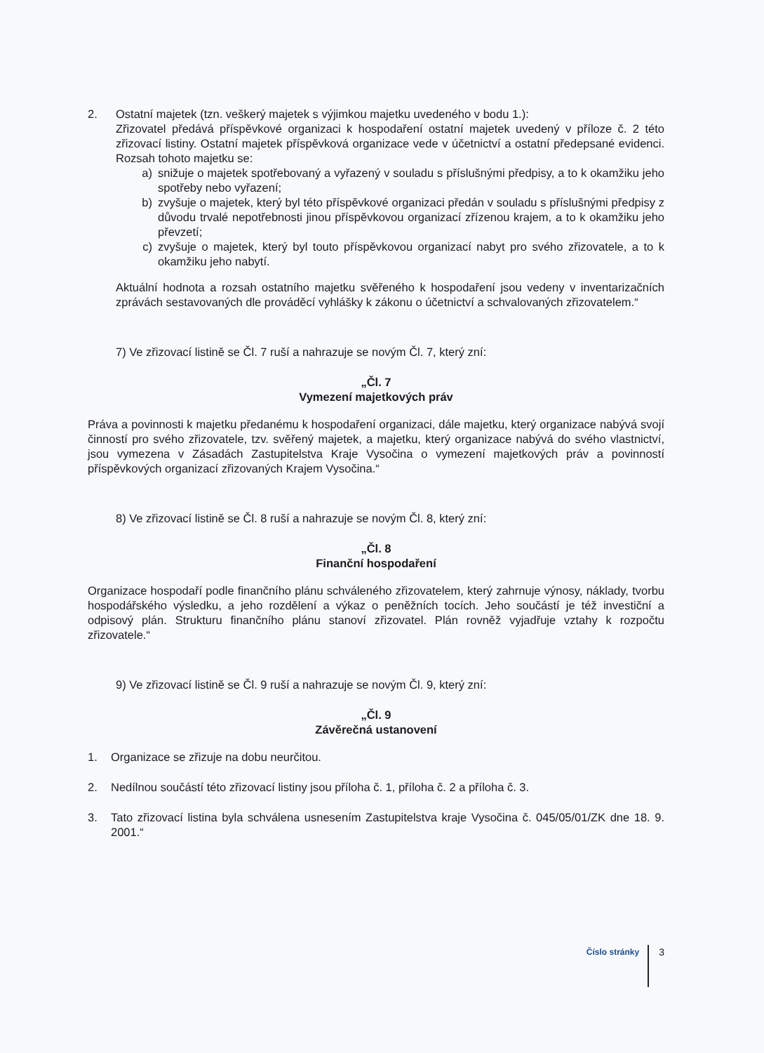2. Ostatní majetek (tzn. veškerý majetek s výjimkou majetku uvedeného v bodu 1.):
Zřizovatel předává příspěvkové organizaci k hospodaření ostatní majetek uvedený v příloze č. 2 této zřizovací listiny. Ostatní majetek příspěvková organizace vede v účetnictví a ostatní předepsané evidenci. Rozsah tohoto majetku se:
a) snižuje o majetek spotřebovaný a vyřazený v souladu s příslušnými předpisy, a to k okamžiku jeho spotřeby nebo vyřazení;
b) zvyšuje o majetek, který byl této příspěvkové organizaci předán v souladu s příslušnými předpisy z důvodu trvalé nepotřebnosti jinou příspěvkovou organizací zřízenou krajem, a to k okamžiku jeho převzetí;
c) zvyšuje o majetek, který byl touto příspěvkovou organizací nabyt pro svého zřizovatele, a to k okamžiku jeho nabytí.
Aktuální hodnota a rozsah ostatního majetku svěřeného k hospodaření jsou vedeny v inventarizačních zprávách sestavovaných dle prováděcí vyhlášky k zákonu o účetnictví a schvalovaných zřizovatelem.“
7) Ve zřizovací listině se Čl. 7 ruší a nahrazuje se novým Čl. 7, který zní:
„Čl. 7
Vymezení majetkových práv
Práva a povinnosti k majetku předanému k hospodaření organizaci, dále majetku, který organizace nabývá svojí činností pro svého zřizovatele, tzv. svěřený majetek, a majetku, který organizace nabývá do svého vlastnictví, jsou vymezena v Zásadách Zastupitelstva Kraje Vysočina o vymezení majetkových práv a povinností příspěvkových organizací zřizovaných Krajem Vysočina.“
8) Ve zřizovací listině se Čl. 8 ruší a nahrazuje se novým Čl. 8, který zní:
„Čl. 8
Finanční hospodaření
Organizace hospodaří podle finančního plánu schváleného zřizovatelem, který zahrnuje výnosy, náklady, tvorbu hospodářského výsledku, a jeho rozdělení a výkaz o peněžních tocích. Jeho součástí je též investiční a odpisový plán. Strukturu finančního plánu stanoví zřizovatel. Plán rovněž vyjadřuje vztahy k rozpočtu zřizovatele.“
9) Ve zřizovací listině se Čl. 9 ruší a nahrazuje se novým Čl. 9, který zní:
„Čl. 9
Závěrečná ustanovení
1. Organizace se zřizuje na dobu neurčitou.
2. Nedílnou součástí této zřizovací listiny jsou příloha č. 1, příloha č. 2 a příloha č. 3.
3. Tato zřizovací listina byla schválena usnesením Zastupitelstva kraje Vysočina č. 045/05/01/ZK dne 18. 9. 2001.“
Číslo stránky 3